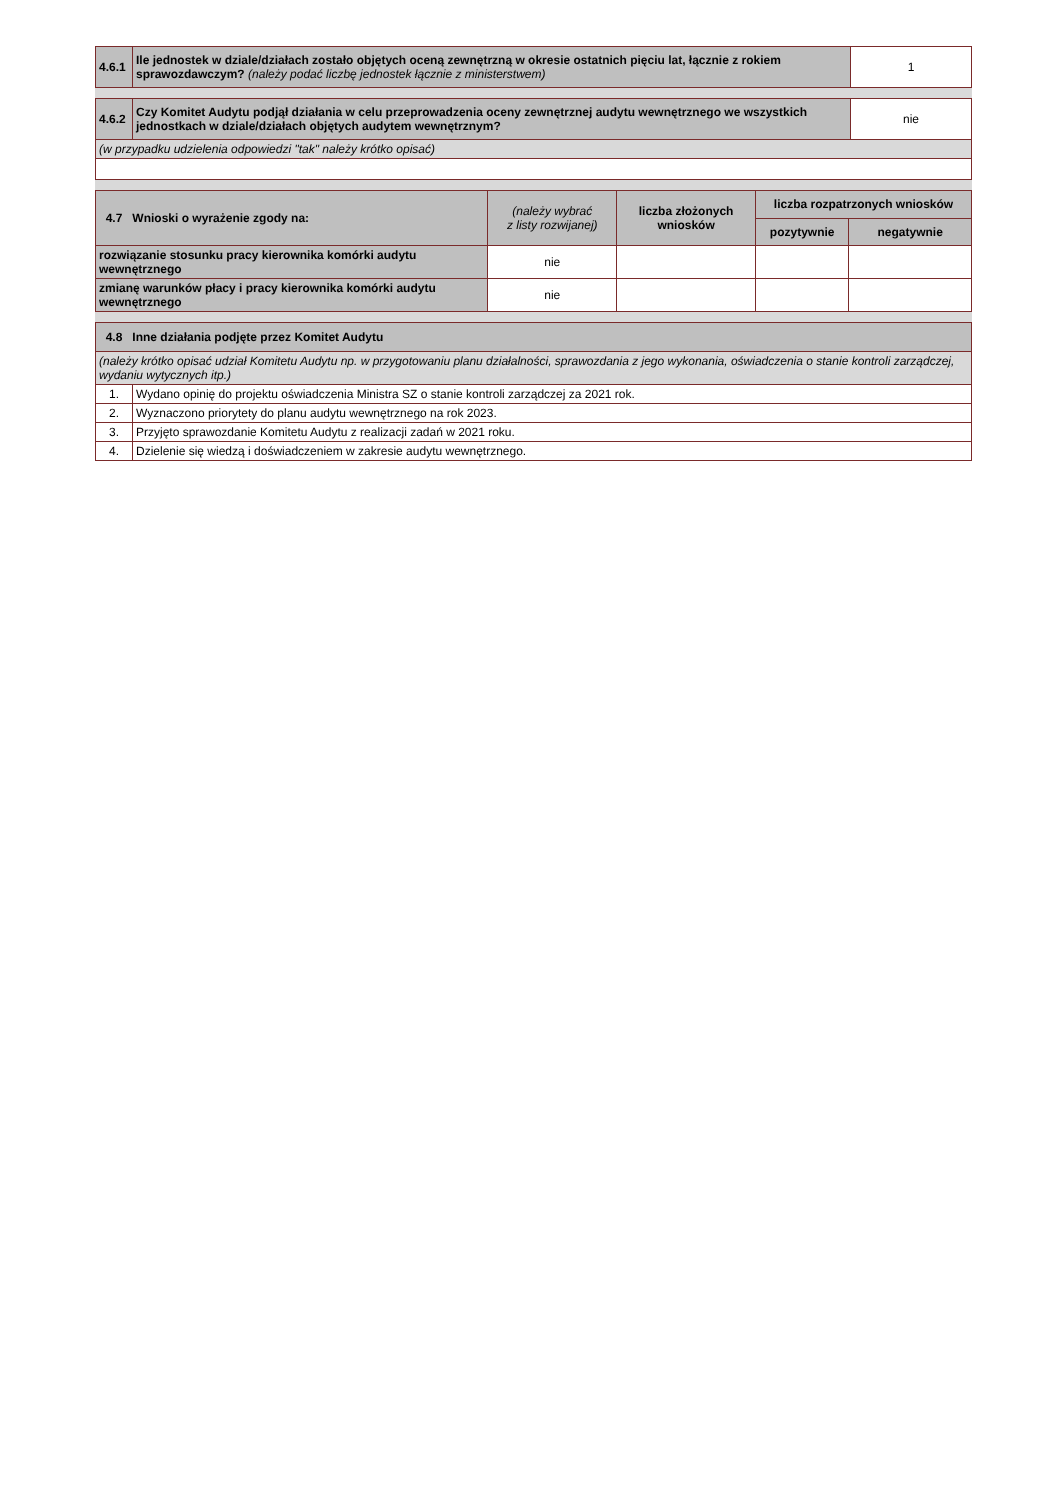| 4.6.1 | Ile jednostek w dziale/działach zostało objętych oceną zewnętrzną w okresie ostatnich pięciu lat, łącznie z rokiem sprawozdawczym? (należy podać liczbę jednostek łącznie z ministerstwem) | 1 |
| 4.6.2 | Czy Komitet Audytu podjął działania w celu przeprowadzenia oceny zewnętrznej audytu wewnętrznego we wszystkich jednostkach w dziale/działach objętych audytem wewnętrznym? | nie |
| (w przypadku udzielenia odpowiedzi "tak" należy krótko opisać) | | |
| 4.7 Wnioski o wyrażenie zgody na: | (należy wybrać z listy rozwijanej) | liczba złożonych wniosków | liczba rozpatrzonych wniosków | |
| | | | pozytywnie | negatywnie |
| rozwiązanie stosunku pracy kierownika komórki audytu wewnętrznego | nie | | | |
| zmianę warunków płacy i pracy kierownika komórki audytu wewnętrznego | nie | | | |
| 4.8 Inne działania podjęte przez Komitet Audytu | |
| (należy krótko opisać udział Komitetu Audytu np. w przygotowaniu planu działalności, sprawozdania z jego wykonania, oświadczenia o stanie kontroli zarządczej, wydaniu wytycznych itp.) | |
| 1. | Wydano opinię do projektu oświadczenia Ministra SZ o stanie kontroli zarządczej za 2021 rok. |
| 2. | Wyznaczono priorytety do planu audytu wewnętrznego na rok 2023. |
| 3. | Przyjęto sprawozdanie Komitetu Audytu z realizacji zadań w 2021 roku. |
| 4. | Dzielenie się wiedzą i doświadczeniem w zakresie audytu wewnętrznego. |